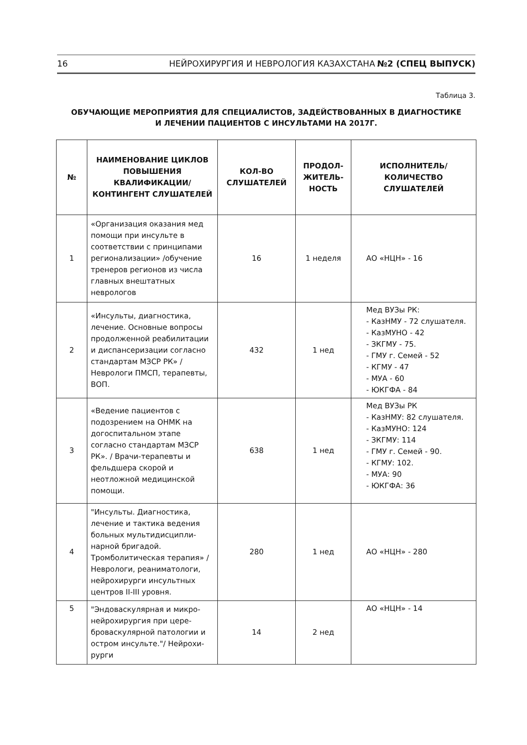16 НЕЙРОХИРУРГИЯ И НЕВРОЛОГИЯ КАЗАХСТАНА №2 (СПЕЦ ВЫПУСК)
Таблица 3.
ОБУЧАЮЩИЕ МЕРОПРИЯТИЯ ДЛЯ СПЕЦИАЛИСТОВ, ЗАДЕЙСТВОВАННЫХ В ДИАГНОСТИКЕ
И ЛЕЧЕНИИ ПАЦИЕНТОВ С ИНСУЛЬТАМИ НА 2017Г.
| № | НАИМЕНОВАНИЕ ЦИКЛОВ ПОВЫШЕНИЯ КВАЛИФИКАЦИИ/ КОНТИНГЕНТ СЛУШАТЕЛЕЙ | КОЛ-ВО СЛУШАТЕЛЕЙ | ПРОДОЛ-ЖИТЕЛЬ-НОСТЬ | ИСПОЛНИТЕЛЬ/ КОЛИЧЕСТВО СЛУШАТЕЛЕЙ |
| --- | --- | --- | --- | --- |
| 1 | «Организация оказания мед помощи при инсульте в соответствии с принципами регионализации» /обучение тренеров регионов из числа главных внештатных неврологов | 16 | 1 неделя | АО «НЦН» - 16 |
| 2 | «Инсульты, диагностика, лечение. Основные вопросы продолженной реабилитации и диспансеризации согласно стандартам МЗСР РК» / Неврологи ПМСП, терапевты, ВОП. | 432 | 1 нед | Мед ВУЗы РК: - КазНМУ - 72 слушателя. - КазМУНО - 42 - ЗКГМУ - 75. - ГМУ г. Семей - 52 - КГМУ - 47 - МУА - 60 - ЮКГФА - 84 |
| 3 | «Ведение пациентов с подозрением на ОНМК на догоспитальном этапе согласно стандартам МЗСР РК». / Врачи-терапевты и фельдшера скорой и неотложной медицинской помощи. | 638 | 1 нед | Мед ВУЗы РК - КазНМУ: 82 слушателя. - КазМУНО: 124 - ЗКГМУ: 114 - ГМУ г. Семей - 90. - КГМУ: 102. - МУА: 90 - ЮКГФА: 36 |
| 4 | "Инсульты. Диагностика, лечение и тактика ведения больных мультидисципли-нарной бригадой. Тромболитическая терапия» / Неврологи, реаниматологи, нейрохирурги инсультных центров II-III уровня. | 280 | 1 нед | АО «НЦН» - 280 |
| 5 | "Эндоваскулярная и микро-нейрохирургия при цере-броваскулярной патологии и остром инсульте."/ Нейрохи-рурги | 14 | 2 нед | АО «НЦН» - 14 |